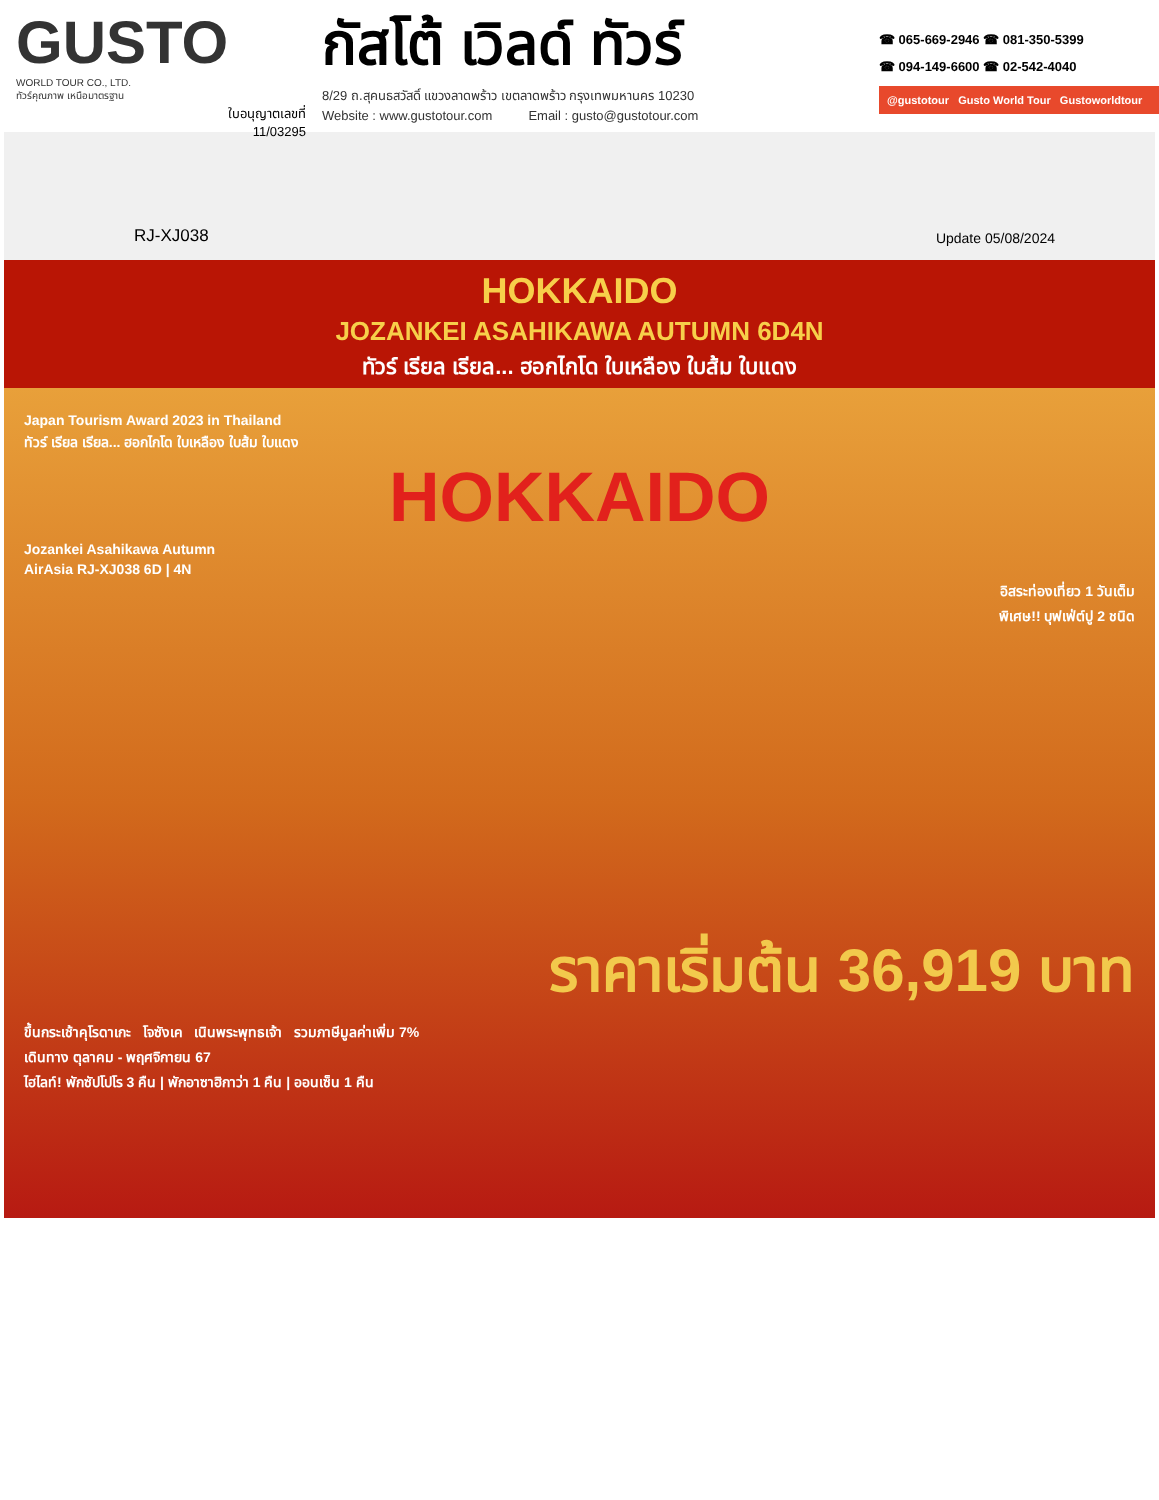GUSTO
WORLD TOUR CO., LTD.
ทัวร์คุณภาพ เหนือมาตรฐาน
ใบอนุญาตเลขที่
11/03295
กัสโต้ เวิลด์ ทัวร์
8/29 ถ.สุคนธสวัสดิ์ แขวงลาดพร้าว เขตลาดพร้าว กรุงเทพมหานคร 10230
Website : www.gustotour.com Email : gusto@gustotour.com
☎ 065-669-2946 ☎ 081-350-5399
☎ 094-149-6600 ☎ 02-542-4040
@gustotour Gusto World Tour Gustoworldtour
RJ-XJ038 Update 05/08/2024
HOKKAIDO
JOZANKEI ASAHIKAWA AUTUMN 6D4N
ทัวร์ เรียล เรียล... ฮอกไกโด ใบเหลือง ใบส้ม ใบแดง
Japan Tourism Award 2023 in Thailand
ทัวร์ เรียล เรียล... ฮอกไกโด ใบเหลือง ใบส้ม ใบแดง
HOKKAIDO
Jozankei Asahikawa Autumn
AirAsia RJ-XJ038 6D | 4N
อิสระท่องเที่ยว 1 วันเต็ม
พิเศษ!! บุฟเฟ่ต์ปู 2 ชนิด
ราคาเริ่มต้น 36,919 บาท
ขึ้นกระเช้าคุโรดาเกะ โจซังเค เนินพระพุทธเจ้า รวมภาษีมูลค่าเพิ่ม 7%
เดินทาง ตุลาคม - พฤศจิกายน 67
ไฮไลท์! พักซัปโปโร 3 คืน | พักอาซาฮิกาว่า 1 คืน | ออนเซ็น 1 คืน